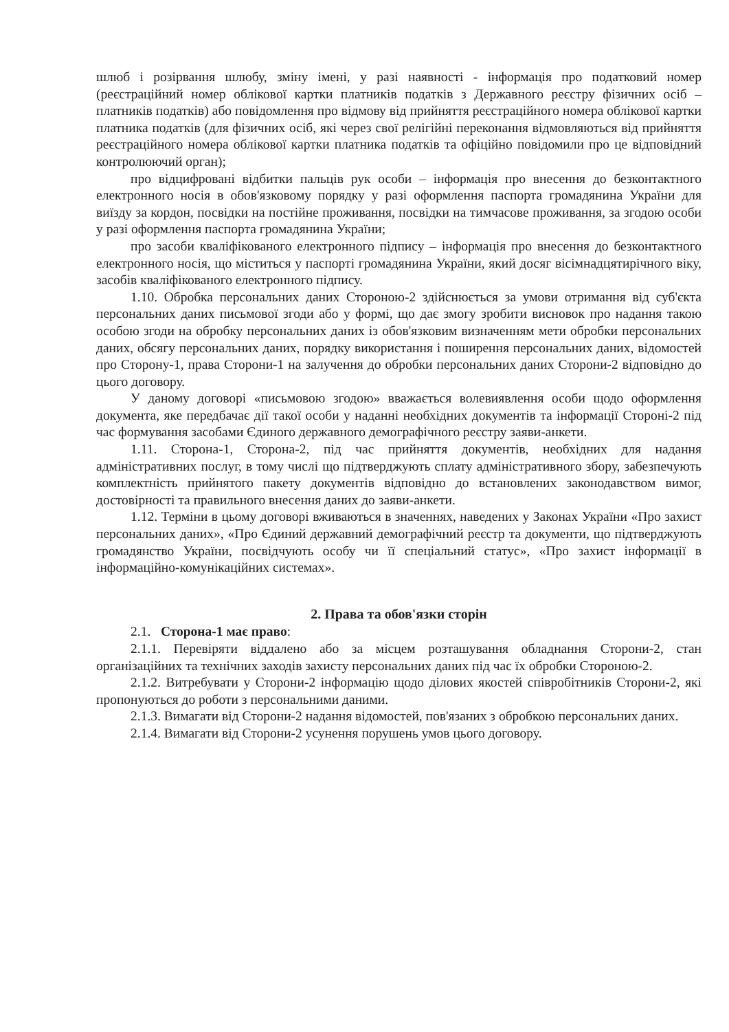шлюб і розірвання шлюбу, зміну імені, у разі наявності - інформація про податковий номер (реєстраційний номер облікової картки платників податків з Державного реєстру фізичних осіб – платників податків) або повідомлення про відмову від прийняття реєстраційного номера облікової картки платника податків (для фізичних осіб, які через свої релігійні переконання відмовляються від прийняття реєстраційного номера облікової картки платника податків та офіційно повідомили про це відповідний контролюючий орган);
про відцифровані відбитки пальців рук особи – інформація про внесення до безконтактного електронного носія в обов'язковому порядку у разі оформлення паспорта громадянина України для виїзду за кордон, посвідки на постійне проживання, посвідки на тимчасове проживання, за згодою особи у разі оформлення паспорта громадянина України;
про засоби кваліфікованого електронного підпису – інформація про внесення до безконтактного електронного носія, що міститься у паспорті громадянина України, який досяг вісімнадцятирічного віку, засобів кваліфікованого електронного підпису.
1.10. Обробка персональних даних Стороною-2 здійснюється за умови отримання від суб'єкта персональних даних письмової згоди або у формі, що дає змогу зробити висновок про надання такою особою згоди на обробку персональних даних із обов'язковим визначенням мети обробки персональних даних, обсягу персональних даних, порядку використання і поширення персональних даних, відомостей про Сторону-1, права Сторони-1 на залучення до обробки персональних даних Сторони-2 відповідно до цього договору.
У даному договорі «письмовою згодою» вважається волевиявлення особи щодо оформлення документа, яке передбачає дії такої особи у наданні необхідних документів та інформації Стороні-2 під час формування засобами Єдиного державного демографічного реєстру заяви-анкети.
1.11. Сторона-1, Сторона-2, під час прийняття документів, необхідних для надання адміністративних послуг, в тому числі що підтверджують сплату адміністративного збору, забезпечують комплектність прийнятого пакету документів відповідно до встановлених законодавством вимог, достовірності та правильного внесення даних до заяви-анкети.
1.12. Терміни в цьому договорі вживаються в значеннях, наведених у Законах України «Про захист персональних даних», «Про Єдиний державний демографічний реєстр та документи, що підтверджують громадянство України, посвідчують особу чи її спеціальний статус», «Про захист інформації в інформаційно-комунікаційних системах».
2. Права та обов'язки сторін
2.1. Сторона-1 має право:
2.1.1. Перевіряти віддалено або за місцем розташування обладнання Сторони-2, стан організаційних та технічних заходів захисту персональних даних під час їх обробки Стороною-2.
2.1.2. Витребувати у Сторони-2 інформацію щодо ділових якостей співробітників Сторони-2, які пропонуються до роботи з персональними даними.
2.1.3. Вимагати від Сторони-2 надання відомостей, пов'язаних з обробкою персональних даних.
2.1.4. Вимагати від Сторони-2 усунення порушень умов цього договору.